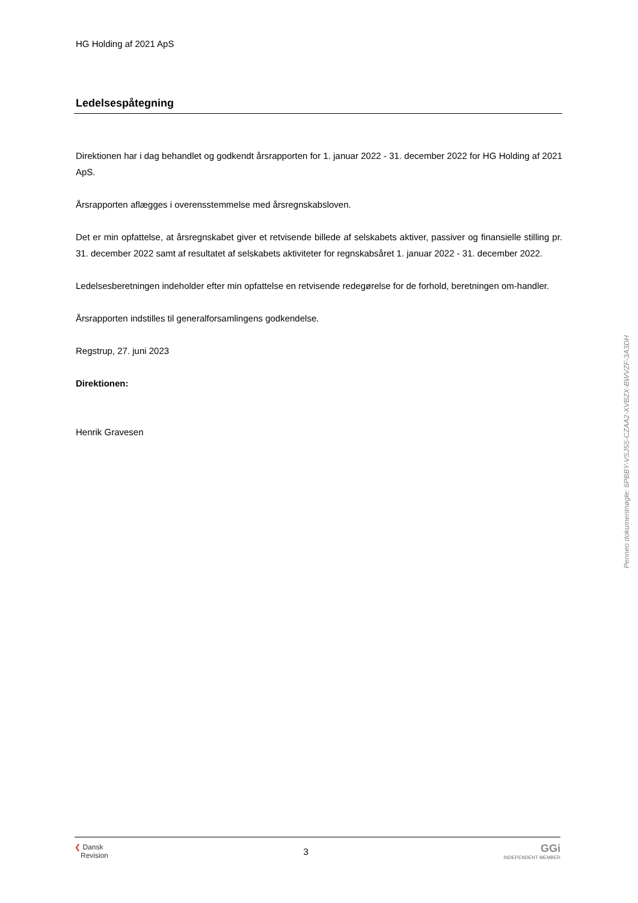HG Holding af 2021 ApS
Ledelsespåtegning
Direktionen har i dag behandlet og godkendt årsrapporten for 1. januar 2022 - 31. december 2022 for HG Holding af 2021 ApS.
Årsrapporten aflægges i overensstemmelse med årsregnskabsloven.
Det er min opfattelse, at årsregnskabet giver et retvisende billede af selskabets aktiver, passiver og finansielle stilling pr. 31. december 2022 samt af resultatet af selskabets aktiviteter for regnskabsåret 1. januar 2022 - 31. december 2022.
Ledelsesberetningen indeholder efter min opfattelse en retvisende redegørelse for de forhold, beretningen om-handler.
Årsrapporten indstilles til generalforsamlingens godkendelse.
Regstrup, 27. juni 2023
Direktionen:
Henrik Gravesen
Penneo dokumentnøgle: 6PBBY-VSJ5S-CZAA2-XVBZX-BWVZF-3A3DH
❮ Dansk
Revision
3
GGi
INDEPENDENT MEMBER